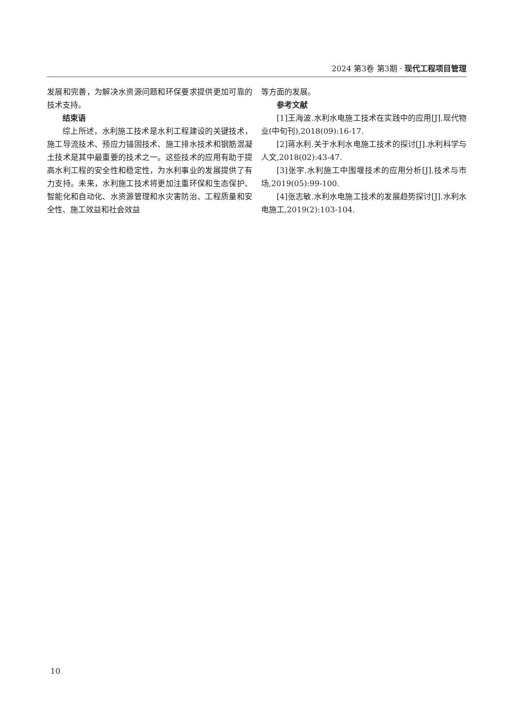2024 第3卷 第3期 · 现代工程项目管理
发展和完善，为解决水资源问题和环保要求提供更加可靠的技术支持。
结束语
综上所述，水利施工技术是水利工程建设的关键技术，施工导流技术、预应力锚固技术、施工排水技术和钢筋混凝土技术是其中最重要的技术之一。这些技术的应用有助于提高水利工程的安全性和稳定性，为水利事业的发展提供了有力支持。未来，水利施工技术将更加注重环保和生态保护、智能化和自动化、水资源管理和水灾害防治、工程质量和安全性、施工效益和社会效益
等方面的发展。
参考文献
[1]王海波.水利水电施工技术在实践中的应用[J].现代物业(中旬刊),2018(09):16-17.
[2]蒋水利.关于水利水电施工技术的探讨[J].水利科学与人文,2018(02):43-47.
[3]张宇.水利施工中围堰技术的应用分析[J].技术与市场,2019(05):99-100.
[4]张志敏.水利水电施工技术的发展趋势探讨[J].水利水电施工,2019(2):103-104.
10